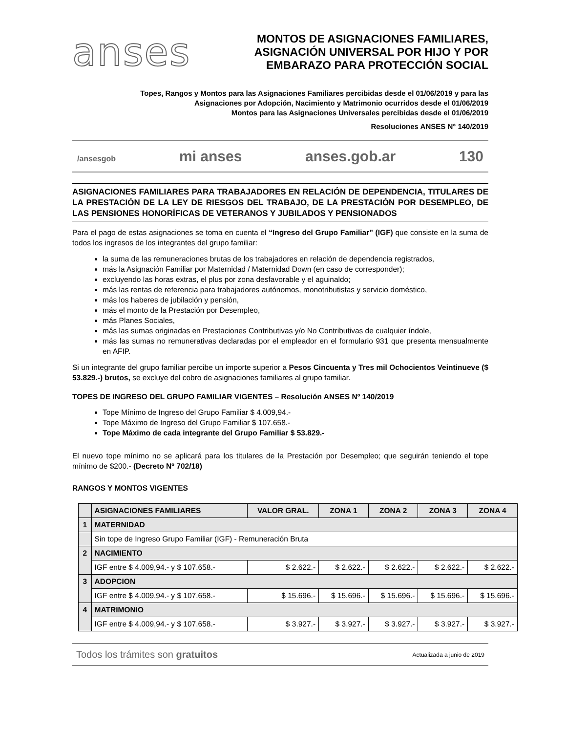anses
MONTOS DE ASIGNACIONES FAMILIARES,
ASIGNACIÓN UNIVERSAL POR HIJO Y POR
EMBARAZO PARA PROTECCIÓN SOCIAL
Topes, Rangos y Montos para las Asignaciones Familiares percibidas desde el 01/06/2019 y para las
Asignaciones por Adopción, Nacimiento y Matrimonio ocurridos desde el 01/06/2019
Montos para las Asignaciones Universales percibidas desde el 01/06/2019
Resoluciones ANSES N° 140/2019
/ansesgob mi anses anses.gob.ar 130
ASIGNACIONES FAMILIARES PARA TRABAJADORES EN RELACIÓN DE DEPENDENCIA, TITULARES DE LA PRESTACIÓN DE LA LEY DE RIESGOS DEL TRABAJO, DE LA PRESTACIÓN POR DESEMPLEO, DE LAS PENSIONES HONORÍFICAS DE VETERANOS Y JUBILADOS Y PENSIONADOS
Para el pago de estas asignaciones se toma en cuenta el “Ingreso del Grupo Familiar” (IGF) que consiste en la suma de todos los ingresos de los integrantes del grupo familiar:
la suma de las remuneraciones brutas de los trabajadores en relación de dependencia registrados,
más la Asignación Familiar por Maternidad / Maternidad Down (en caso de corresponder);
excluyendo las horas extras, el plus por zona desfavorable y el aguinaldo;
más las rentas de referencia para trabajadores autónomos, monotributistas y servicio doméstico,
más los haberes de jubilación y pensión,
más el monto de la Prestación por Desempleo,
más Planes Sociales,
más las sumas originadas en Prestaciones Contributivas y/o No Contributivas de cualquier índole,
más las sumas no remunerativas declaradas por el empleador en el formulario 931 que presenta mensualmente en AFIP.
Si un integrante del grupo familiar percibe un importe superior a Pesos Cincuenta y Tres mil Ochocientos Veintinueve ($ 53.829.-) brutos, se excluye del cobro de asignaciones familiares al grupo familiar.
TOPES DE INGRESO DEL GRUPO FAMILIAR VIGENTES – Resolución ANSES Nº 140/2019
Tope Mínimo de Ingreso del Grupo Familiar $ 4.009,94.-
Tope Máximo de Ingreso del Grupo Familiar $ 107.658.-
Tope Máximo de cada integrante del Grupo Familiar $ 53.829.-
El nuevo tope mínimo no se aplicará para los titulares de la Prestación por Desempleo; que seguirán teniendo el tope mínimo de $200.- (Decreto Nº 702/18)
RANGOS Y MONTOS VIGENTES
| | ASIGNACIONES FAMILIARES | VALOR GRAL. | ZONA 1 | ZONA 2 | ZONA 3 | ZONA 4 |
| --- | --- | --- | --- | --- | --- | --- |
| 1 | MATERNIDAD | | | | | |
| | Sin tope de Ingreso Grupo Familiar (IGF) - Remuneración Bruta | | | | | |
| 2 | NACIMIENTO | | | | | |
| | IGF entre $ 4.009,94.- y $ 107.658.- | $ 2.622.- | $ 2.622.- | $ 2.622.- | $ 2.622.- | $ 2.622.- |
| 3 | ADOPCION | | | | | |
| | IGF entre $ 4.009,94.- y $ 107.658.- | $ 15.696.- | $ 15.696.- | $ 15.696.- | $ 15.696.- | $ 15.696.- |
| 4 | MATRIMONIO | | | | | |
| | IGF entre $ 4.009,94.- y $ 107.658.- | $ 3.927.- | $ 3.927.- | $ 3.927.- | $ 3.927.- | $ 3.927.- |
Todos los trámites son gratuitos Actualizada a junio de 2019